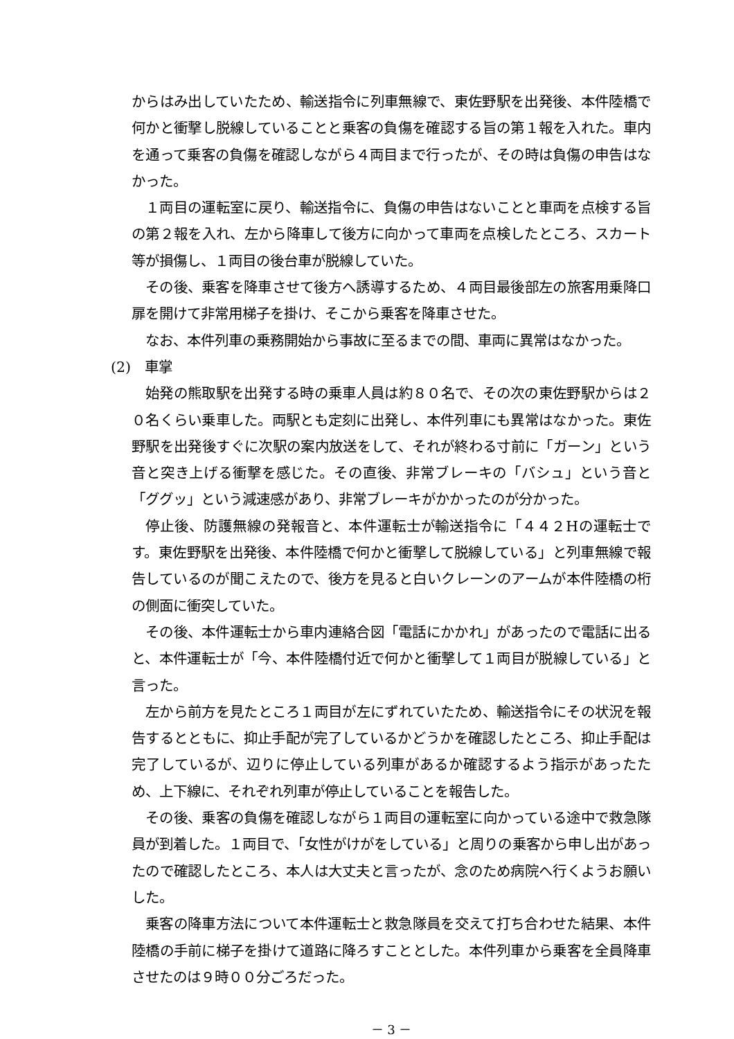からはみ出していたため、輸送指令に列車無線で、東佐野駅を出発後、本件陸橋で何かと衝撃し脱線していることと乗客の負傷を確認する旨の第１報を入れた。車内を通って乗客の負傷を確認しながら４両目まで行ったが、その時は負傷の申告はなかった。
１両目の運転室に戻り、輸送指令に、負傷の申告はないことと車両を点検する旨の第２報を入れ、左から降車して後方に向かって車両を点検したところ、スカート等が損傷し、１両目の後台車が脱線していた。
その後、乗客を降車させて後方へ誘導するため、４両目最後部左の旅客用乗降口扉を開けて非常用梯子を掛け、そこから乗客を降車させた。
なお、本件列車の乗務開始から事故に至るまでの間、車両に異常はなかった。
(2)　車掌
始発の熊取駅を出発する時の乗車人員は約８０名で、その次の東佐野駅からは２０名くらい乗車した。両駅とも定刻に出発し、本件列車にも異常はなかった。東佐野駅を出発後すぐに次駅の案内放送をして、それが終わる寸前に「ガーン」という音と突き上げる衝撃を感じた。その直後、非常ブレーキの「バシュ」という音と「ググッ」という減速感があり、非常ブレーキがかかったのが分かった。
停止後、防護無線の発報音と、本件運転士が輸送指令に「４４２Hの運転士です。東佐野駅を出発後、本件陸橋で何かと衝撃して脱線している」と列車無線で報告しているのが聞こえたので、後方を見ると白いクレーンのアームが本件陸橋の桁の側面に衝突していた。
その後、本件運転士から車内連絡合図「電話にかかれ」があったので電話に出ると、本件運転士が「今、本件陸橋付近で何かと衝撃して１両目が脱線している」と言った。
左から前方を見たところ１両目が左にずれていたため、輸送指令にその状況を報告するとともに、抑止手配が完了しているかどうかを確認したところ、抑止手配は完了しているが、辺りに停止している列車があるか確認するよう指示があったため、上下線に、それぞれ列車が停止していることを報告した。
その後、乗客の負傷を確認しながら１両目の運転室に向かっている途中で救急隊員が到着した。１両目で、「女性がけがをしている」と周りの乗客から申し出があったので確認したところ、本人は大丈夫と言ったが、念のため病院へ行くようお願いした。
乗客の降車方法について本件運転士と救急隊員を交えて打ち合わせた結果、本件陸橋の手前に梯子を掛けて道路に降ろすこととした。本件列車から乗客を全員降車させたのは９時００分ごろだった。
－ 3 －